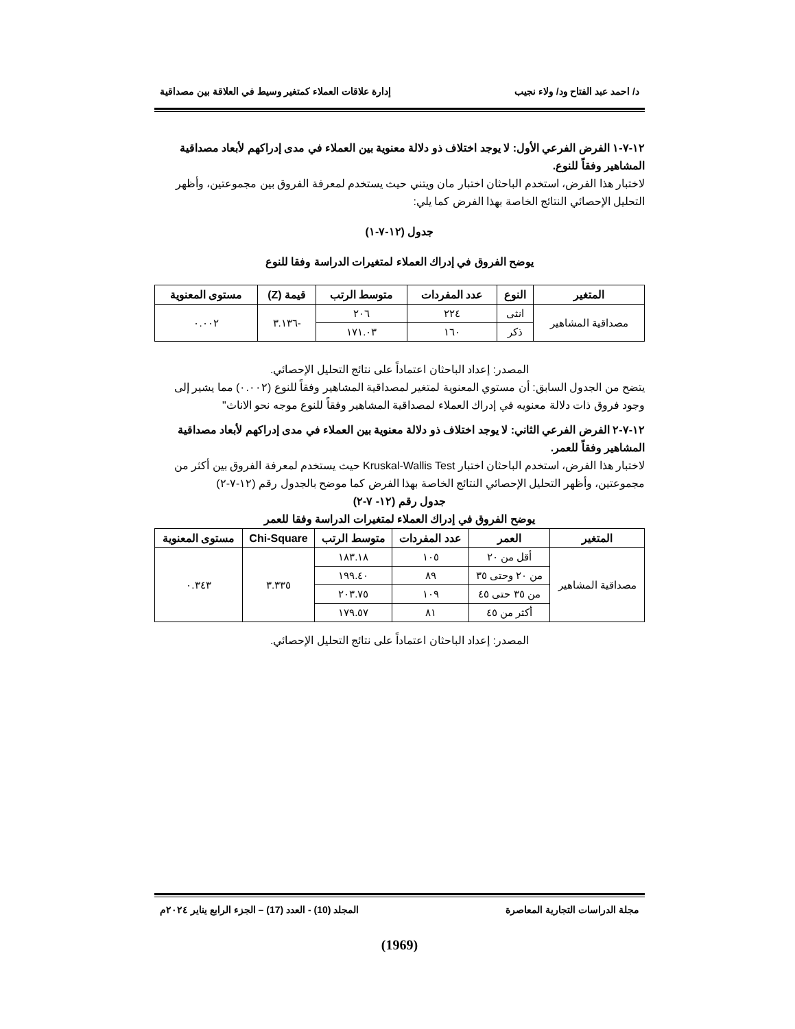د/ احمد عبد الفتاح ود/ ولاء نجيب إدارة علاقات العملاء كمتغير وسيط في العلاقة بين مصداقية
١٢-٧-١ الفرض الفرعي الأول: لا يوجد اختلاف ذو دلالة معنوية بين العملاء في مدى إدراكهم لأبعاد مصداقية المشاهير وفقاً للنوع.
لاختبار هذا الفرض، استخدم الباحثان اختبار مان ويتني حيث يستخدم لمعرفة الفروق بين مجموعتين، وأظهر التحليل الإحصائي النتائج الخاصة بهذا الفرض كما يلي:
جدول (١٢-٧-١)
يوضح الفروق في إدراك العملاء لمتغيرات الدراسة وفقا للنوع
| المتغير | النوع | عدد المفردات | متوسط الرتب | قيمة (Z) | مستوى المعنوية |
| --- | --- | --- | --- | --- | --- |
| مصداقية المشاهير | انثى | ٢٢٤ | ٢٠٦ | -٣.١٣٦ | ٠.٠٠٢ |
| | ذكر | ١٦٠ | ١٧١.٠٣ | | |
المصدر: إعداد الباحثان اعتماداً على نتائج التحليل الإحصائي.
يتضح من الجدول السابق: أن مستوي المعنوية لمتغير لمصداقية المشاهير وفقاً للنوع (٠.٠٠٢) مما يشير إلى وجود فروق ذات دلالة معنويه في إدراك العملاء لمصداقية المشاهير وفقاً للنوع موجه نحو الاناث"
١٢-٧-٢ الفرض الفرعي الثاني: لا يوجد اختلاف ذو دلالة معنوية بين العملاء في مدى إدراكهم لأبعاد مصداقية المشاهير وفقاً للعمر.
لاختبار هذا الفرض، استخدم الباحثان اختبار Kruskal-Wallis Test حيث يستخدم لمعرفة الفروق بين أكثر من مجموعتين، وأظهر التحليل الإحصائي النتائج الخاصة بهذا الفرض كما موضح بالجدول رقم (١٢-٧-٢)
جدول رقم (١٢- ٧-٢)
يوضح الفروق في إدراك العملاء لمتغيرات الدراسة وفقا للعمر
| المتغير | العمر | عدد المفردات | متوسط الرتب | Chi-Square | مستوى المعنوية |
| --- | --- | --- | --- | --- | --- |
| مصداقية المشاهير | أقل من ٢٠ | ١٠٥ | ١٨٣.١٨ | ٣.٣٣٥ | ٠.٣٤٣ |
| | من ٢٠ وحتى ٣٥ | ٨٩ | ١٩٩.٤٠ | | |
| | من ٣٥ حتى ٤٥ | ١٠٩ | ٢٠٣.٧٥ | | |
| | أكثر من ٤٥ | ٨١ | ١٧٩.٥٧ | | |
المصدر: إعداد الباحثان اعتماداً على نتائج التحليل الإحصائي.
مجلة الدراسات التجارية المعاصرة المجلد (10) - العدد (17) – الجزء الرابع يناير ٢٠٢٤م
(1969)